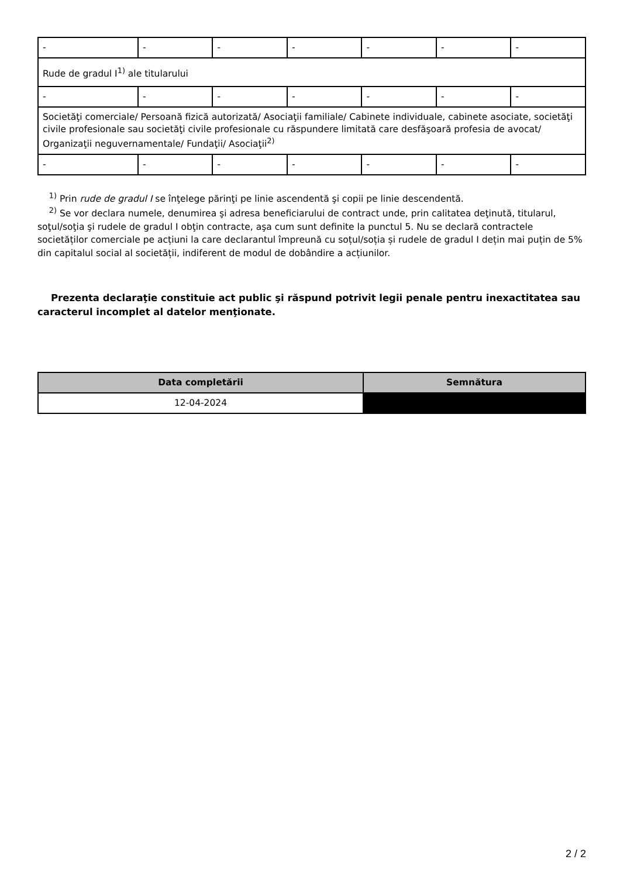| - | - | - | - | - | - | - |
| Rude de gradul I<sup>1)</sup> ale titularului | | | | | | |
| - | - | - | - | - | - | - |
| Societăţi comerciale/ Persoană fizică autorizată/ Asociaţii familiale/ Cabinete individuale, cabinete asociate, societăţi civile profesionale sau societăţi civile profesionale cu răspundere limitată care desfăşoară profesia de avocat/ Organizaţii neguvernamentale/ Fundaţii/ Asociaţii<sup>2)</sup> | | | | | | |
| - | - | - | - | - | - | - |
<sup>1)</sup> Prin rude de gradul I se înţelege părinţi pe linie ascendentă şi copii pe linie descendentă.
<sup>2)</sup> Se vor declara numele, denumirea şi adresa beneficiarului de contract unde, prin calitatea deţinută, titularul, soţul/soţia şi rudele de gradul I obţin contracte, aşa cum sunt definite la punctul 5. Nu se declară contractele societăților comerciale pe acțiuni la care declarantul împreună cu soțul/soția și rudele de gradul I dețin mai puțin de 5% din capitalul social al societății, indiferent de modul de dobândire a acțiunilor.
Prezenta declaraţie constituie act public şi răspund potrivit legii penale pentru inexactitatea sau caracterul incomplet al datelor menţionate.
| Data completării | Semnătura |
| --- | --- |
| 12-04-2024 | |
2 / 2